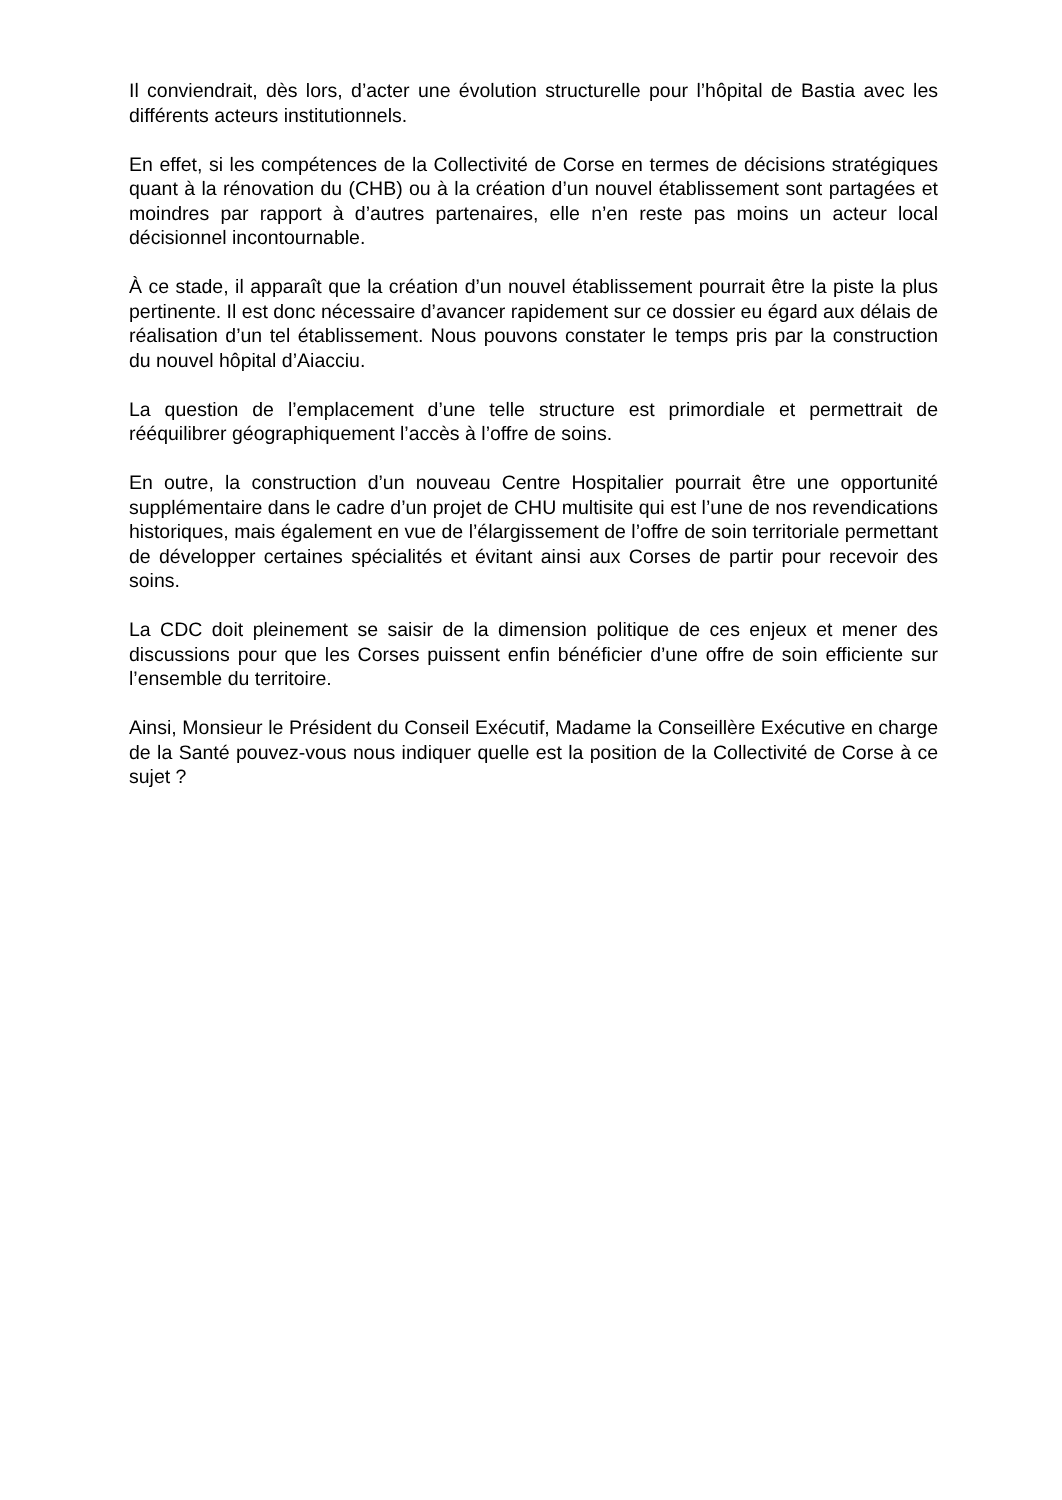Il conviendrait, dès lors, d’acter une évolution structurelle pour l’hôpital de Bastia avec les différents acteurs institutionnels.
En effet, si les compétences de la Collectivité de Corse en termes de décisions stratégiques quant à la rénovation du (CHB) ou à la création d’un nouvel établissement sont partagées et moindres par rapport à d’autres partenaires, elle n’en reste pas moins un acteur local décisionnel incontournable.
À ce stade, il apparaît que la création d’un nouvel établissement pourrait être la piste la plus pertinente. Il est donc nécessaire d’avancer rapidement sur ce dossier eu égard aux délais de réalisation d’un tel établissement. Nous pouvons constater le temps pris par la construction du nouvel hôpital d’Aiacciu.
La question de l’emplacement d’une telle structure est primordiale et permettrait de rééquilibrer géographiquement l’accès à l’offre de soins.
En outre, la construction d’un nouveau Centre Hospitalier pourrait être une opportunité supplémentaire dans le cadre d’un projet de CHU multisite qui est l’une de nos revendications historiques, mais également en vue de l’élargissement de l’offre de soin territoriale permettant de développer certaines spécialités et évitant ainsi aux Corses de partir pour recevoir des soins.
La CDC doit pleinement se saisir de la dimension politique de ces enjeux et mener des discussions pour que les Corses puissent enfin bénéficier d’une offre de soin efficiente sur l’ensemble du territoire.
Ainsi, Monsieur le Président du Conseil Exécutif, Madame la Conseillère Exécutive en charge de la Santé pouvez-vous nous indiquer quelle est la position de la Collectivité de Corse à ce sujet ?